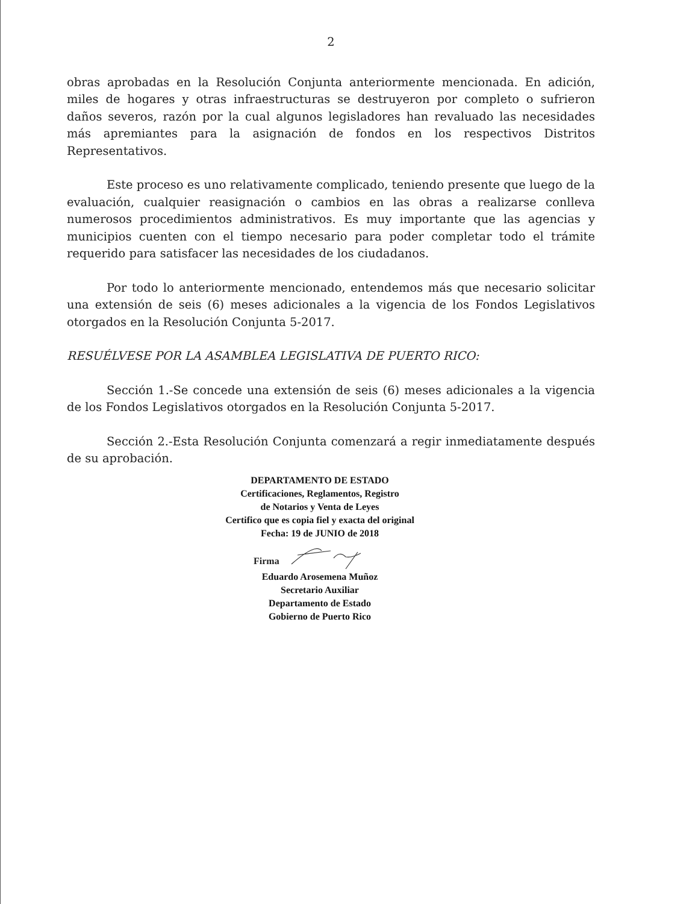2
obras aprobadas en la Resolución Conjunta anteriormente mencionada. En adición, miles de hogares y otras infraestructuras se destruyeron por completo o sufrieron daños severos, razón por la cual algunos legisladores han revaluado las necesidades más apremiantes para la asignación de fondos en los respectivos Distritos Representativos.
Este proceso es uno relativamente complicado, teniendo presente que luego de la evaluación, cualquier reasignación o cambios en las obras a realizarse conlleva numerosos procedimientos administrativos. Es muy importante que las agencias y municipios cuenten con el tiempo necesario para poder completar todo el trámite requerido para satisfacer las necesidades de los ciudadanos.
Por todo lo anteriormente mencionado, entendemos más que necesario solicitar una extensión de seis (6) meses adicionales a la vigencia de los Fondos Legislativos otorgados en la Resolución Conjunta 5-2017.
RESUÉLVESE POR LA ASAMBLEA LEGISLATIVA DE PUERTO RICO:
Sección 1.-Se concede una extensión de seis (6) meses adicionales a la vigencia de los Fondos Legislativos otorgados en la Resolución Conjunta 5-2017.
Sección 2.-Esta Resolución Conjunta comenzará a regir inmediatamente después de su aprobación.
DEPARTAMENTO DE ESTADO
Certificaciones, Reglamentos, Registro
de Notarios y Venta de Leyes
Certifico que es copia fiel y exacta del original
Fecha: 19 de JUNIO de 2018
Firma
Eduardo Arosemena Muñoz
Secretario Auxiliar
Departamento de Estado
Gobierno de Puerto Rico